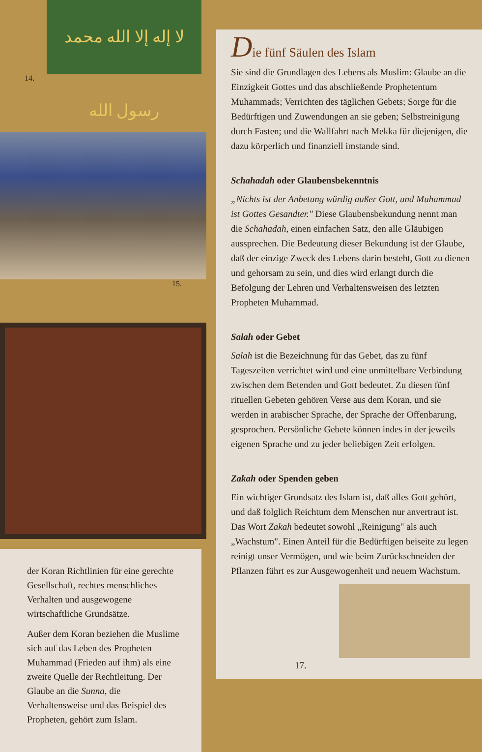لا إله إلا الله محمد رسول الله
14.
15.
der Koran Richtlinien für eine gerechte Gesellschaft, rechtes menschliches Verhalten und ausgewogene wirtschaftliche Grundsätze.
Außer dem Koran beziehen die Muslime sich auf das Leben des Propheten Muhammad (Frieden auf ihm) als eine zweite Quelle der Rechtleitung. Der Glaube an die Sunna, die Verhaltensweise und das Beispiel des Propheten, gehört zum Islam.
Die fünf Säulen des Islam
Sie sind die Grundlagen des Lebens als Muslim: Glaube an die Einzigkeit Gottes und das abschließende Prophetentum Muhammads; Verrichten des täglichen Gebets; Sorge für die Bedürftigen und Zuwendungen an sie geben; Selbstreinigung durch Fasten; und die Wallfahrt nach Mekka für diejenigen, die dazu körperlich und finanziell imstande sind.
Schahadah oder Glaubensbekenntnis
„Nichts ist der Anbetung würdig außer Gott, und Muhammad ist Gottes Gesandter." Diese Glaubensbekundung nennt man die Schahadah, einen einfachen Satz, den alle Gläubigen aussprechen. Die Bedeutung dieser Bekundung ist der Glaube, daß der einzige Zweck des Lebens darin besteht, Gott zu dienen und gehorsam zu sein, und dies wird erlangt durch die Befolgung der Lehren und Verhaltensweisen des letzten Propheten Muhammad.
Salah oder Gebet
Salah ist die Bezeichnung für das Gebet, das zu fünf Tageszeiten verrichtet wird und eine unmittelbare Verbindung zwischen dem Betenden und Gott bedeutet. Zu diesen fünf rituellen Gebeten gehören Verse aus dem Koran, und sie werden in arabischer Sprache, der Sprache der Offenbarung, gesprochen. Persönliche Gebete können indes in der jeweils eigenen Sprache und zu jeder beliebigen Zeit erfolgen.
Zakah oder Spenden geben
Ein wichtiger Grundsatz des Islam ist, daß alles Gott gehört, und daß folglich Reichtum dem Menschen nur anvertraut ist. Das Wort Zakah bedeutet sowohl „Reinigung" als auch „Wachstum". Einen Anteil für die Bedürftigen beiseite zu legen reinigt unser Vermögen, und wie beim Zurückschneiden der Pflanzen führt es zur Ausgewogenheit und neuem Wachstum.
17.